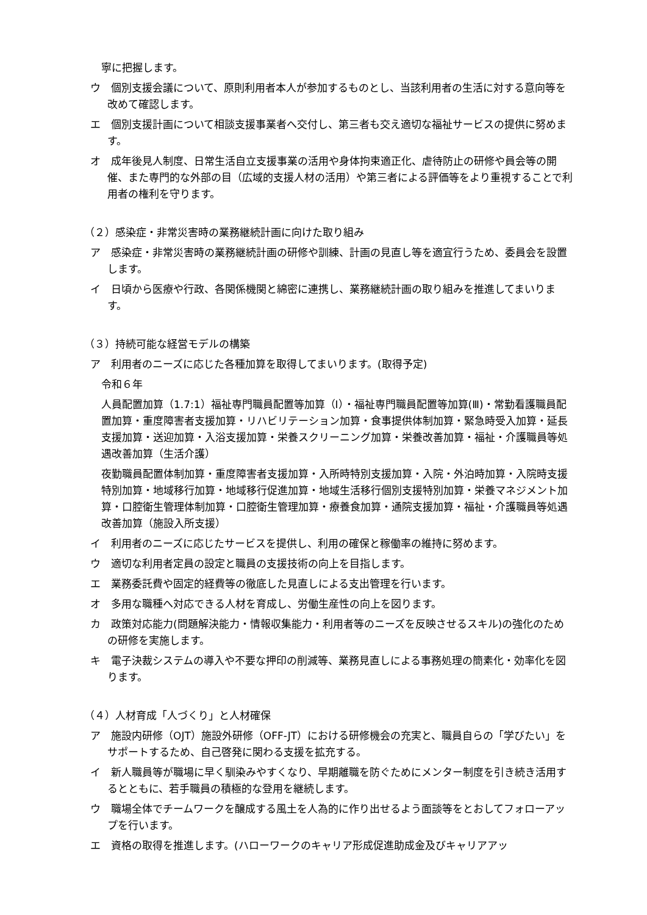寧に把握します。
ウ　個別支援会議について、原則利用者本人が参加するものとし、当該利用者の生活に対する意向等を改めて確認します。
エ　個別支援計画について相談支援事業者へ交付し、第三者も交え適切な福祉サービスの提供に努めます。
オ　成年後見人制度、日常生活自立支援事業の活用や身体拘束適正化、虐待防止の研修や員会等の開催、また専門的な外部の目（広域的支援人材の活用）や第三者による評価等をより重視することで利用者の権利を守ります。
（２）感染症・非常災害時の業務継続計画に向けた取り組み
ア　感染症・非常災害時の業務継続計画の研修や訓練、計画の見直し等を適宜行うため、委員会を設置します。
イ　日頃から医療や行政、各関係機関と綿密に連携し、業務継続計画の取り組みを推進してまいります。
（３）持続可能な経営モデルの構築
ア　利用者のニーズに応じた各種加算を取得してまいります。(取得予定)
令和６年
人員配置加算（1.7:1）福祉専門職員配置等加算（Ⅰ）・福祉専門職員配置等加算(Ⅲ)・常勤看護職員配置加算・重度障害者支援加算・リハビリテーション加算・食事提供体制加算・緊急時受入加算・延長支援加算・送迎加算・入浴支援加算・栄養スクリーニング加算・栄養改善加算・福祉・介護職員等処遇改善加算（生活介護）
夜勤職員配置体制加算・重度障害者支援加算・入所時特別支援加算・入院・外泊時加算・入院時支援特別加算・地域移行加算・地域移行促進加算・地域生活移行個別支援特別加算・栄養マネジメント加算・口腔衛生管理体制加算・口腔衛生管理加算・療養食加算・通院支援加算・福祉・介護職員等処遇改善加算（施設入所支援）
イ　利用者のニーズに応じたサービスを提供し、利用の確保と稼働率の維持に努めます。
ウ　適切な利用者定員の設定と職員の支援技術の向上を目指します。
エ　業務委託費や固定的経費等の徹底した見直しによる支出管理を行います。
オ　多用な職種へ対応できる人材を育成し、労働生産性の向上を図ります。
カ　政策対応能力(問題解決能力・情報収集能力・利用者等のニーズを反映させるスキル)の強化のための研修を実施します。
キ　電子決裁システムの導入や不要な押印の削減等、業務見直しによる事務処理の簡素化・効率化を図ります。
（４）人材育成「人づくり」と人材確保
ア　施設内研修（OJT）施設外研修（OFF-JT）における研修機会の充実と、職員自らの「学びたい」をサポートするため、自己啓発に関わる支援を拡充する。
イ　新人職員等が職場に早く馴染みやすくなり、早期離職を防ぐためにメンター制度を引き続き活用するとともに、若手職員の積極的な登用を継続します。
ウ　職場全体でチームワークを醸成する風土を人為的に作り出せるよう面談等をとおしてフォローアップを行います。
エ　資格の取得を推進します。(ハローワークのキャリア形成促進助成金及びキャリアアッ